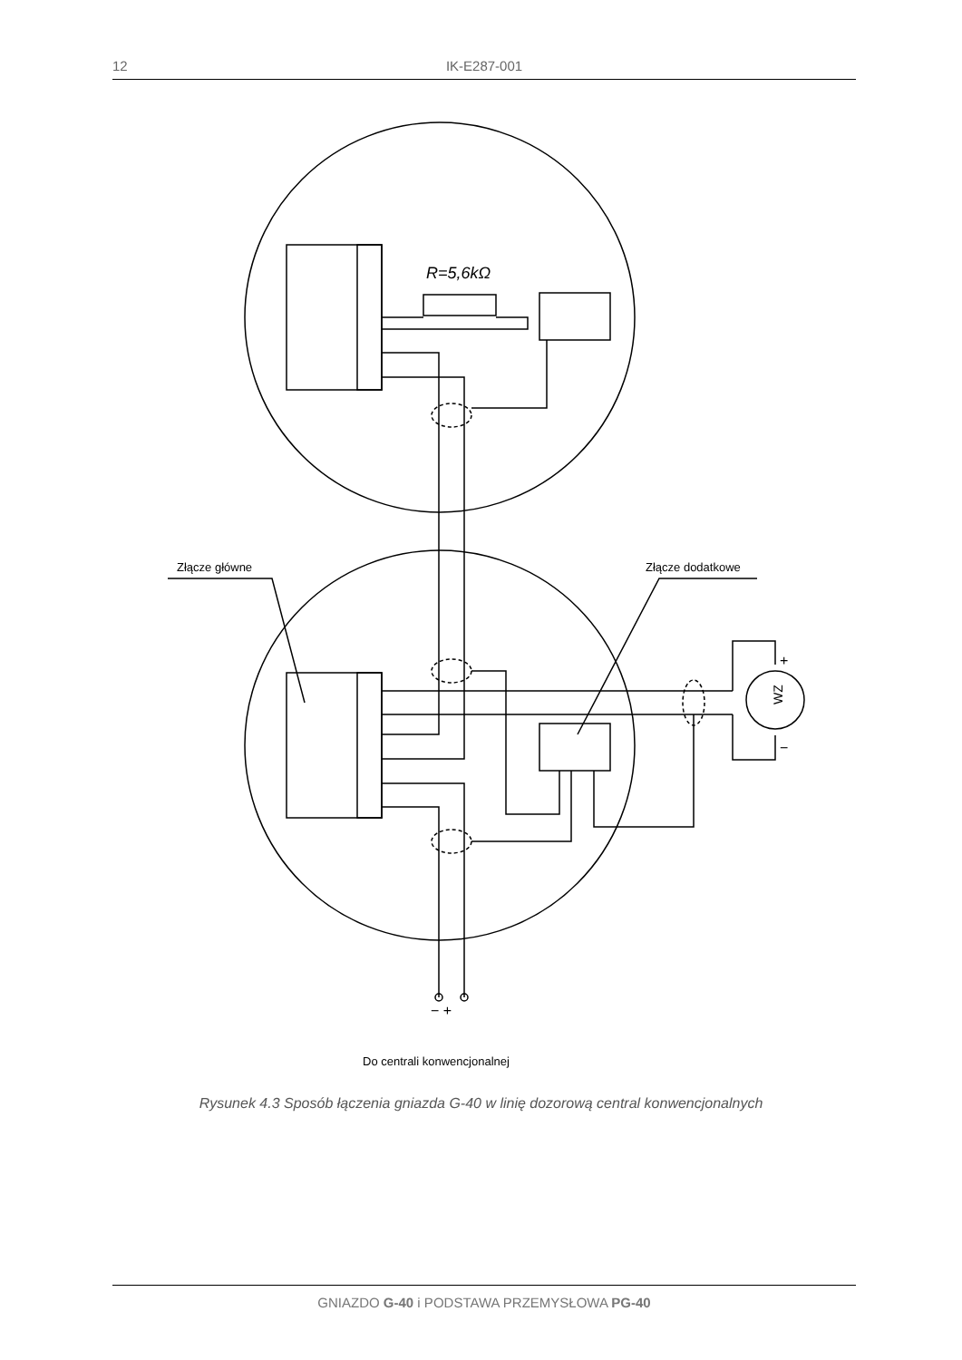12 IK-E287-001
R=5,6kΩ
Złącze główne
Złącze dodatkowe
Do centrali konwencjonalnej
− +
+
−
WZ
Rysunek 4.3 Sposób łączenia gniazda G-40 w linię dozorową central konwencjonalnych
GNIAZDO G-40 i PODSTAWA PRZEMYSŁOWA PG-40